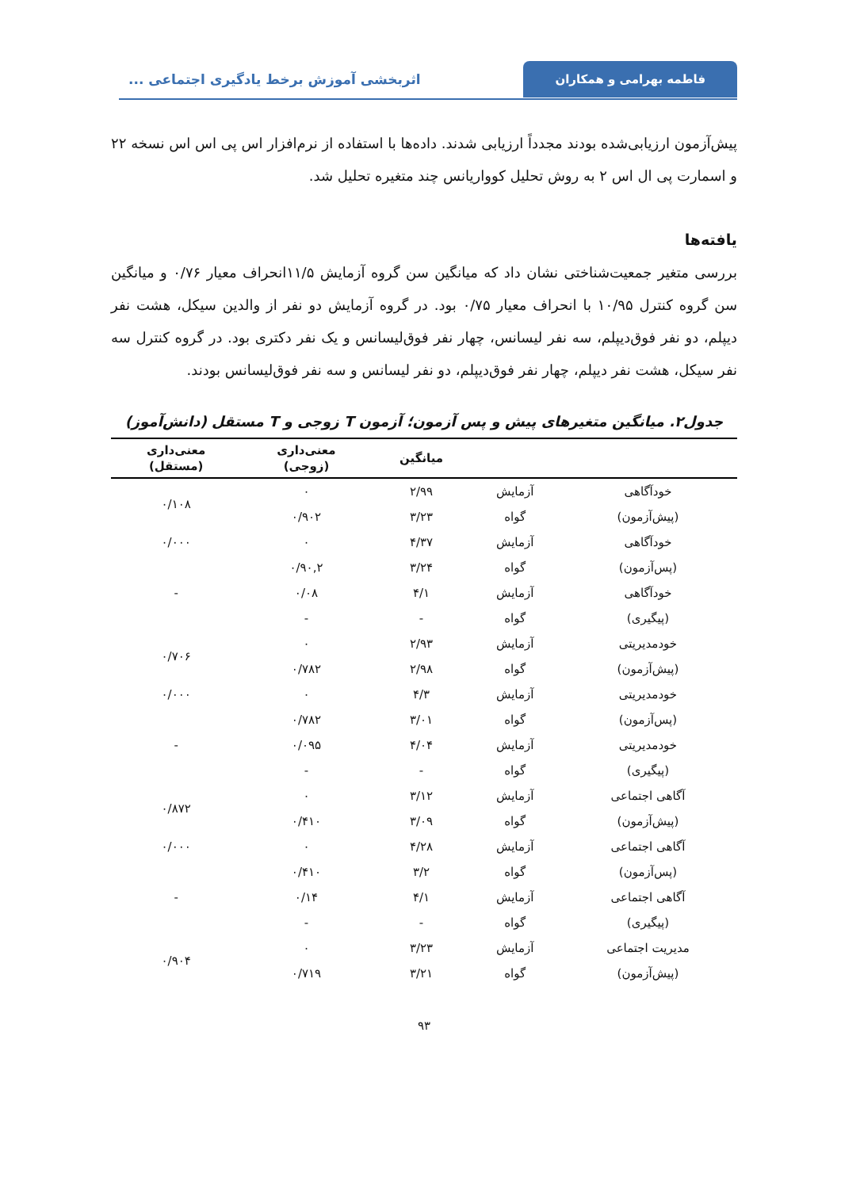فاطمه بهرامی و همکاران
اثربخشی آموزش برخط یادگیری اجتماعی ...
پیش‌آزمون ارزیابی‌شده بودند مجدداً ارزیابی شدند. داده‌ها با استفاده از نرم‌افزار اس پی اس اس نسخه ۲۲ و اسمارت پی ال اس ۲ به روش تحلیل کوواریانس چند متغیره تحلیل شد.
یافته‌ها
بررسی متغیر جمعیت‌شناختی نشان داد که میانگین سن گروه آزمایش ۱۱/۵انحراف معیار ۰/۷۶ و میانگین سن گروه کنترل ۱۰/۹۵ با انحراف معیار ۰/۷۵ بود. در گروه آزمایش دو نفر از والدین سیکل، هشت نفر دیپلم، دو نفر فوق‌دیپلم، سه نفر لیسانس، چهار نفر فوق‌لیسانس و یک نفر دکتری بود. در گروه کنترل سه نفر سیکل، هشت نفر دیپلم، چهار نفر فوق‌دیپلم، دو نفر لیسانس و سه نفر فوق‌لیسانس بودند.
جدول۲. میانگین متغیرهای پیش و پس آزمون؛ آزمون T زوجی و T مستقل (دانش‌آموز)
| | | میانگین | معنی‌داری (زوجی) | معنی‌داری (مستقل) |
| --- | --- | --- | --- | --- |
| خودآگاهی | آزمایش | ۲/۹۹ | ۰ | ۰/۱۰۸ |
| (پیش‌آزمون) | گواه | ۳/۲۳ | ۰/۹۰۲ | |
| خودآگاهی | آزمایش | ۴/۳۷ | ۰ | ۰/۰۰۰ |
| (پس‌آزمون) | گواه | ۳/۲۴ | ۰/۹۰,۲ | |
| خودآگاهی | آزمایش | ۴/۱ | ۰/۰۸ | - |
| (پیگیری) | گواه | - | - | |
| خودمدیریتی | آزمایش | ۲/۹۳ | ۰ | ۰/۷۰۶ |
| (پیش‌آزمون) | گواه | ۲/۹۸ | ۰/۷۸۲ | |
| خودمدیریتی | آزمایش | ۴/۳ | ۰ | ۰/۰۰۰ |
| (پس‌آزمون) | گواه | ۳/۰۱ | ۰/۷۸۲ | |
| خودمدیریتی | آزمایش | ۴/۰۴ | ۰/۰۹۵ | - |
| (پیگیری) | گواه | - | - | |
| آگاهی اجتماعی | آزمایش | ۳/۱۲ | ۰ | ۰/۸۷۲ |
| (پیش‌آزمون) | گواه | ۳/۰۹ | ۰/۴۱۰ | |
| آگاهی اجتماعی | آزمایش | ۴/۲۸ | ۰ | ۰/۰۰۰ |
| (پس‌آزمون) | گواه | ۳/۲ | ۰/۴۱۰ | |
| آگاهی اجتماعی | آزمایش | ۴/۱ | ۰/۱۴ | - |
| (پیگیری) | گواه | - | - | |
| مدیریت اجتماعی | آزمایش | ۳/۲۳ | ۰ | ۰/۹۰۴ |
| (پیش‌آزمون) | گواه | ۳/۲۱ | ۰/۷۱۹ | |
۹۳